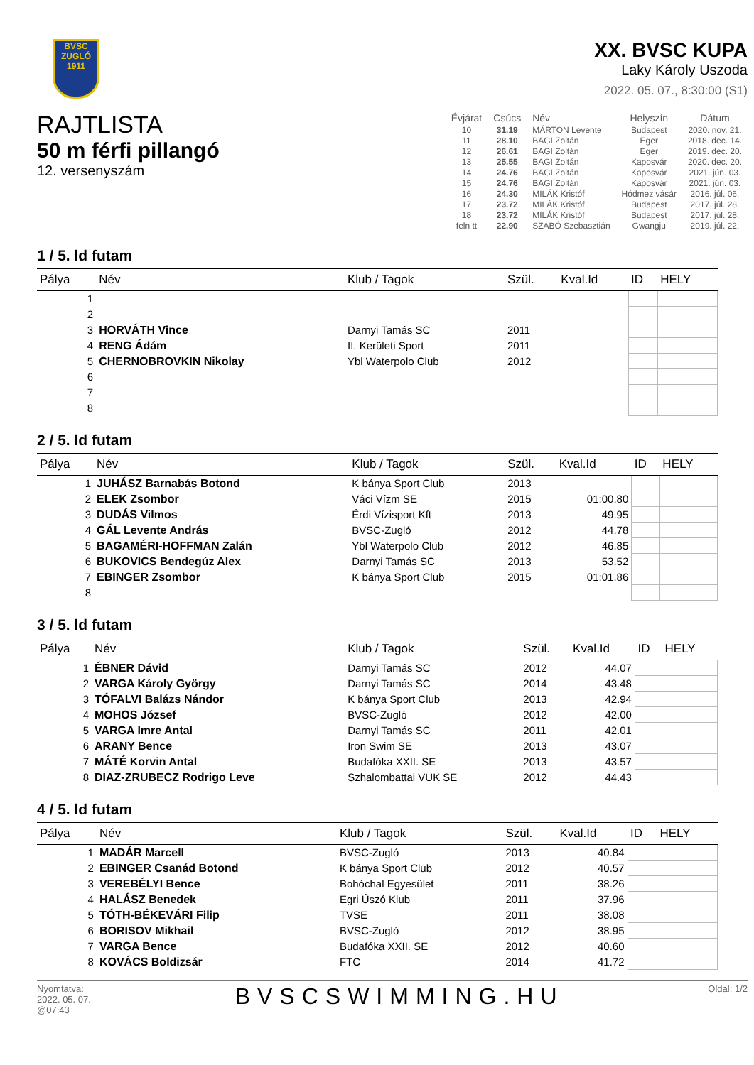BVSC
ZUGLÓ
1911
XX. BVSC KUPA
Laky Károly Uszoda
2022. 05. 07., 8:30:00 (S1)
RAJTLISTA
50 m férfi pillangó
12. versenyszám
| Évjárat | Csúcs | Név | Helyszín | Dátum |
| --- | --- | --- | --- | --- |
| 10 | 31.19 | MÁRTON Levente | Budapest | 2020. nov. 21. |
| 11 | 28.10 | BAGI Zoltán | Eger | 2018. dec. 14. |
| 12 | 26.61 | BAGI Zoltán | Eger | 2019. dec. 20. |
| 13 | 25.55 | BAGI Zoltán | Kaposvár | 2020. dec. 20. |
| 14 | 24.76 | BAGI Zoltán | Kaposvár | 2021. jún. 03. |
| 15 | 24.76 | BAGI Zoltán | Kaposvár | 2021. jún. 03. |
| 16 | 24.30 | MILÁK Kristóf | Hódmez vásár | 2016. júl. 06. |
| 17 | 23.72 | MILÁK Kristóf | Budapest | 2017. júl. 28. |
| 18 | 23.72 | MILÁK Kristóf | Budapest | 2017. júl. 28. |
| feln tt | 22.90 | SZABÓ Szebasztián | Gwangju | 2019. júl. 22. |
1 / 5. ld futam
| Pálya | Név | Klub / Tagok | Szül. | Kval.Id | ID | HELY |
| --- | --- | --- | --- | --- | --- | --- |
| 1 | | | | | | |
| 2 | | | | | | |
| 3 | HORVÁTH Vince | Darnyi Tamás SC | 2011 | | | |
| 4 | RENG Ádám | II. Kerületi Sport | 2011 | | | |
| 5 | CHERNOBROVKIN Nikolay | Ybl Waterpolo Club | 2012 | | | |
| 6 | | | | | | |
| 7 | | | | | | |
| 8 | | | | | | |
2 / 5. ld futam
| Pálya | Név | Klub / Tagok | Szül. | Kval.Id | ID | HELY |
| --- | --- | --- | --- | --- | --- | --- |
| 1 | JUHÁSZ Barnabás Botond | K bánya Sport Club | 2013 | | | |
| 2 | ELEK Zsombor | Váci Vízm SE | 2015 | 01:00.80 | | |
| 3 | DUDÁS Vilmos | Érdi Vízisport Kft | 2013 | 49.95 | | |
| 4 | GÁL Levente András | BVSC-Zugló | 2012 | 44.78 | | |
| 5 | BAGAMÉRI-HOFFMAN Zalán | Ybl Waterpolo Club | 2012 | 46.85 | | |
| 6 | BUKOVICS Bendegúz Alex | Darnyi Tamás SC | 2013 | 53.52 | | |
| 7 | EBINGER Zsombor | K bánya Sport Club | 2015 | 01:01.86 | | |
| 8 | | | | | | |
3 / 5. ld futam
| Pálya | Név | Klub / Tagok | Szül. | Kval.Id | ID | HELY |
| --- | --- | --- | --- | --- | --- | --- |
| 1 | ÉBNER Dávid | Darnyi Tamás SC | 2012 | 44.07 | | |
| 2 | VARGA Károly György | Darnyi Tamás SC | 2014 | 43.48 | | |
| 3 | TÓFALVI Balázs Nándor | K bánya Sport Club | 2013 | 42.94 | | |
| 4 | MOHOS József | BVSC-Zugló | 2012 | 42.00 | | |
| 5 | VARGA Imre Antal | Darnyi Tamás SC | 2011 | 42.01 | | |
| 6 | ARANY Bence | Iron Swim SE | 2013 | 43.07 | | |
| 7 | MÁTÉ Korvin Antal | Budafóka XXII. SE | 2013 | 43.57 | | |
| 8 | DIAZ-ZRUBECZ Rodrigo Leve | Szhalombattai VUK SE | 2012 | 44.43 | | |
4 / 5. ld futam
| Pálya | Név | Klub / Tagok | Szül. | Kval.Id | ID | HELY |
| --- | --- | --- | --- | --- | --- | --- |
| 1 | MADÁR Marcell | BVSC-Zugló | 2013 | 40.84 | | |
| 2 | EBINGER Csanád Botond | K bánya Sport Club | 2012 | 40.57 | | |
| 3 | VEREBÉLYI Bence | Bohóchal Egyesület | 2011 | 38.26 | | |
| 4 | HALÁSZ Benedek | Egri Úszó Klub | 2011 | 37.96 | | |
| 5 | TÓTH-BÉKEVÁRI Filip | TVSE | 2011 | 38.08 | | |
| 6 | BORISOV Mikhail | BVSC-Zugló | 2012 | 38.95 | | |
| 7 | VARGA Bence | Budafóka XXII. SE | 2012 | 40.60 | | |
| 8 | KOVÁCS Boldizsár | FTC | 2014 | 41.72 | | |
Nyomtatva:
2022. 05. 07.
@07:43
BVSCSWIMMING.HU
Oldal: 1/2